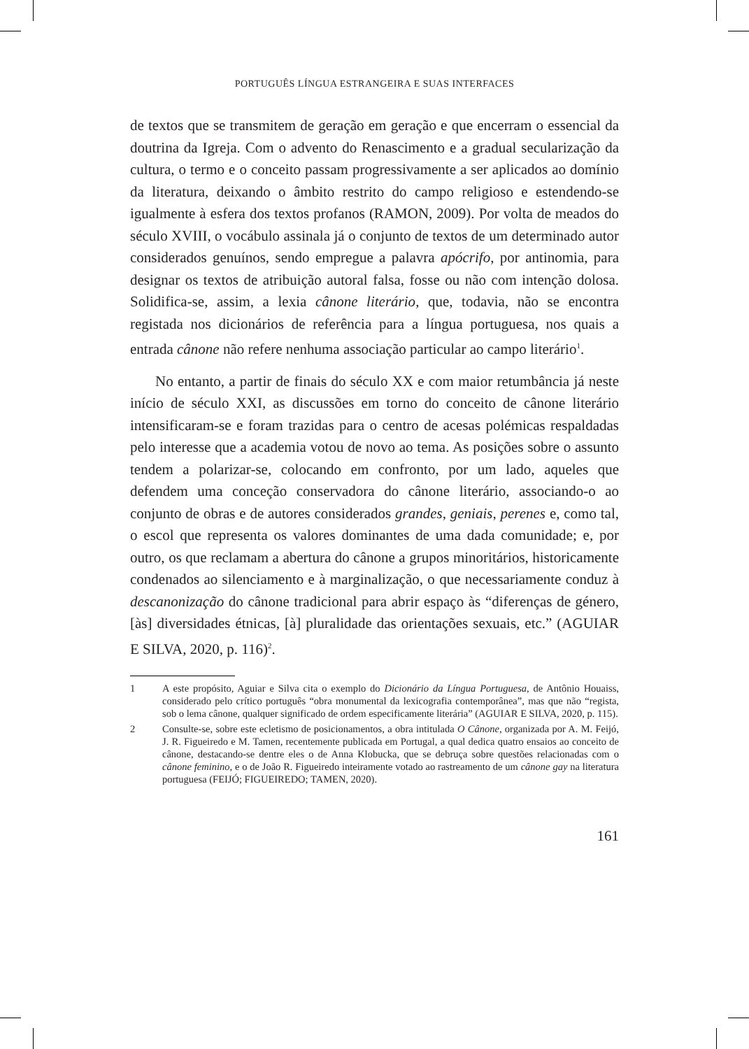PORTUGUÊS LÍNGUA ESTRANGEIRA E SUAS INTERFACES
de textos que se transmitem de geração em geração e que encerram o essencial da doutrina da Igreja. Com o advento do Renascimento e a gradual secularização da cultura, o termo e o conceito passam progressivamente a ser aplicados ao domínio da literatura, deixando o âmbito restrito do campo religioso e estendendo-se igualmente à esfera dos textos profanos (RAMON, 2009). Por volta de meados do século XVIII, o vocábulo assinala já o conjunto de textos de um determinado autor considerados genuínos, sendo empregue a palavra apócrifo, por antinomia, para designar os textos de atribuição autoral falsa, fosse ou não com intenção dolosa. Solidifica-se, assim, a lexia cânone literário, que, todavia, não se encontra registada nos dicionários de referência para a língua portuguesa, nos quais a entrada cânone não refere nenhuma associação particular ao campo literário<sup>1</sup>.
No entanto, a partir de finais do século XX e com maior retumbância já neste início de século XXI, as discussões em torno do conceito de cânone literário intensificaram-se e foram trazidas para o centro de acesas polémicas respaldadas pelo interesse que a academia votou de novo ao tema. As posições sobre o assunto tendem a polarizar-se, colocando em confronto, por um lado, aqueles que defendem uma conceção conservadora do cânone literário, associando-o ao conjunto de obras e de autores considerados grandes, geniais, perenes e, como tal, o escol que representa os valores dominantes de uma dada comunidade; e, por outro, os que reclamam a abertura do cânone a grupos minoritários, historicamente condenados ao silenciamento e à marginalização, o que necessariamente conduz à descanonização do cânone tradicional para abrir espaço às “diferenças de género, [às] diversidades étnicas, [à] pluralidade das orientações sexuais, etc.” (AGUIAR E SILVA, 2020, p. 116)<sup>2</sup>.
1 A este propósito, Aguiar e Silva cita o exemplo do Dicionário da Língua Portuguesa, de Antônio Houaiss, considerado pelo crítico português “obra monumental da lexicografia contemporânea”, mas que não “regista, sob o lema cânone, qualquer significado de ordem especificamente literária” (AGUIAR E SILVA, 2020, p. 115).
2 Consulte-se, sobre este ecletismo de posicionamentos, a obra intitulada O Cânone, organizada por A. M. Feijó, J. R. Figueiredo e M. Tamen, recentemente publicada em Portugal, a qual dedica quatro ensaios ao conceito de cânone, destacando-se dentre eles o de Anna Klobucka, que se debruça sobre questões relacionadas com o cânone feminino, e o de João R. Figueiredo inteiramente votado ao rastreamento de um cânone gay na literatura portuguesa (FEIJÓ; FIGUEIREDO; TAMEN, 2020).
161